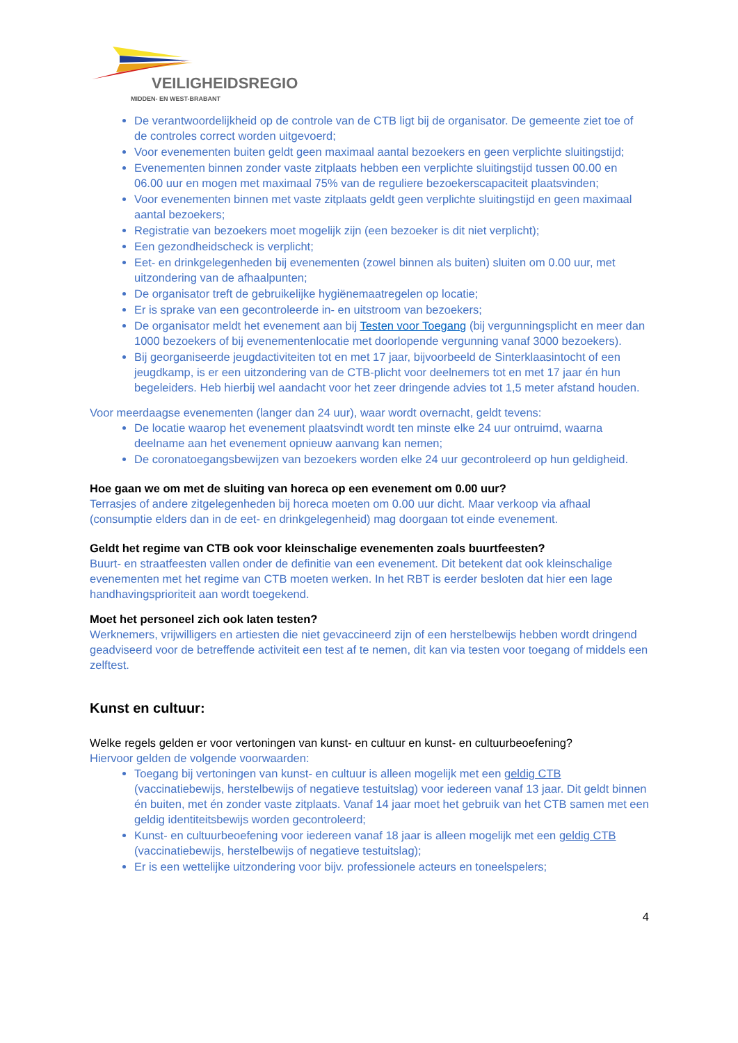VEILIGHEIDSREGIO
MIDDEN- EN WEST-BRABANT
De verantwoordelijkheid op de controle van de CTB ligt bij de organisator. De gemeente ziet toe of de controles correct worden uitgevoerd;
Voor evenementen buiten geldt geen maximaal aantal bezoekers en geen verplichte sluitingstijd;
Evenementen binnen zonder vaste zitplaats hebben een verplichte sluitingstijd tussen 00.00 en 06.00 uur en mogen met maximaal 75% van de reguliere bezoekerscapaciteit plaatsvinden;
Voor evenementen binnen met vaste zitplaats geldt geen verplichte sluitingstijd en geen maximaal aantal bezoekers;
Registratie van bezoekers moet mogelijk zijn (een bezoeker is dit niet verplicht);
Een gezondheidscheck is verplicht;
Eet- en drinkgelegenheden bij evenementen (zowel binnen als buiten) sluiten om 0.00 uur, met uitzondering van de afhaalpunten;
De organisator treft de gebruikelijke hygiënemaatregelen op locatie;
Er is sprake van een gecontroleerde in- en uitstroom van bezoekers;
De organisator meldt het evenement aan bij Testen voor Toegang (bij vergunningsplicht en meer dan 1000 bezoekers of bij evenementenlocatie met doorlopende vergunning vanaf 3000 bezoekers).
Bij georganiseerde jeugdactiviteiten tot en met 17 jaar, bijvoorbeeld de Sinterklaasintocht of een jeugdkamp, is er een uitzondering van de CTB-plicht voor deelnemers tot en met 17 jaar én hun begeleiders. Heb hierbij wel aandacht voor het zeer dringende advies tot 1,5 meter afstand houden.
Voor meerdaagse evenementen (langer dan 24 uur), waar wordt overnacht, geldt tevens:
De locatie waarop het evenement plaatsvindt wordt ten minste elke 24 uur ontruimd, waarna deelname aan het evenement opnieuw aanvang kan nemen;
De coronatoegangsbewijzen van bezoekers worden elke 24 uur gecontroleerd op hun geldigheid.
Hoe gaan we om met de sluiting van horeca op een evenement om 0.00 uur?
Terrasjes of andere zitgelegenheden bij horeca moeten om 0.00 uur dicht. Maar verkoop via afhaal (consumptie elders dan in de eet- en drinkgelegenheid) mag doorgaan tot einde evenement.
Geldt het regime van CTB ook voor kleinschalige evenementen zoals buurtfeesten?
Buurt- en straatfeesten vallen onder de definitie van een evenement. Dit betekent dat ook kleinschalige evenementen met het regime van CTB moeten werken. In het RBT is eerder besloten dat hier een lage handhavingsprioriteit aan wordt toegekend.
Moet het personeel zich ook laten testen?
Werknemers, vrijwilligers en artiesten die niet gevaccineerd zijn of een herstelbewijs hebben wordt dringend geadviseerd voor de betreffende activiteit een test af te nemen, dit kan via testen voor toegang of middels een zelftest.
Kunst en cultuur:
Welke regels gelden er voor vertoningen van kunst- en cultuur en kunst- en cultuurbeoefening?
Hiervoor gelden de volgende voorwaarden:
Toegang bij vertoningen van kunst- en cultuur is alleen mogelijk met een geldig CTB (vaccinatiebewijs, herstelbewijs of negatieve testuitslag) voor iedereen vanaf 13 jaar. Dit geldt binnen én buiten, met én zonder vaste zitplaats. Vanaf 14 jaar moet het gebruik van het CTB samen met een geldig identiteitsbewijs worden gecontroleerd;
Kunst- en cultuurbeoefening voor iedereen vanaf 18 jaar is alleen mogelijk met een geldig CTB (vaccinatiebewijs, herstelbewijs of negatieve testuitslag);
Er is een wettelijke uitzondering voor bijv. professionele acteurs en toneelspelers;
4